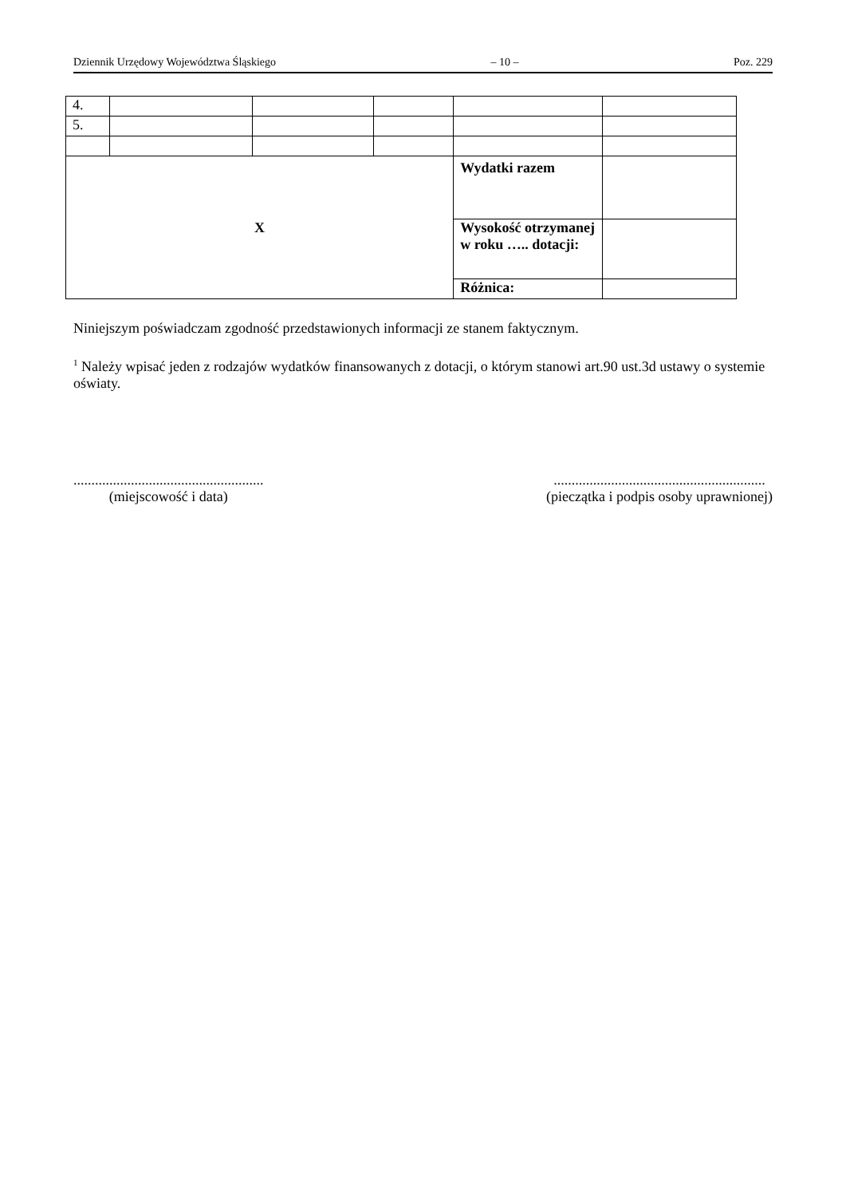Dziennik Urzędowy Województwa Śląskiego – 10 – Poz. 229
| 4. | | | | | |
| 5. | | | | | |
| X | | | | Wydatki razem | |
| | | | | Wysokość otrzymanej w roku ….. dotacji: | |
| | | | | Różnica: | |
Niniejszym poświadczam zgodność przedstawionych informacji ze stanem faktycznym.
<sup>1</sup> Należy wpisać jeden z rodzajów wydatków finansowanych z dotacji, o którym stanowi art.90 ust.3d ustawy o systemie oświaty.
.....................................................
(miejscowość i data)
...........................................................
(pieczątka i podpis osoby uprawnionej)